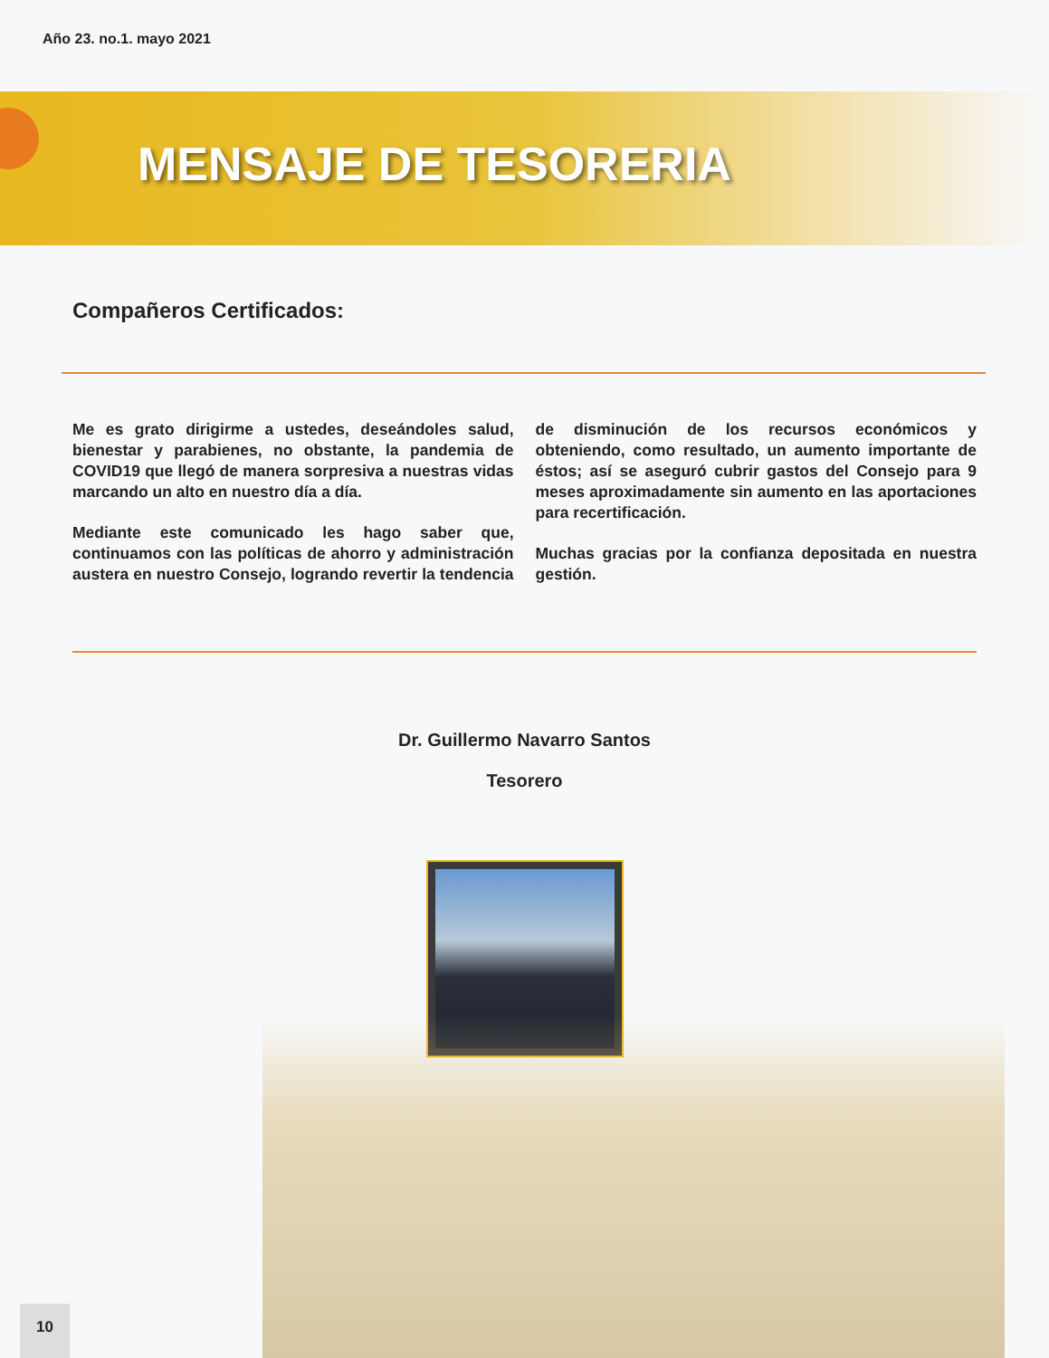Año 23. no.1. mayo 2021
MENSAJE DE TESORERIA
Compañeros Certificados:
Me es grato dirigirme a ustedes, deseándoles salud, bienestar y parabienes, no obstante, la pandemia de COVID19 que llegó de manera sorpresiva a nuestras vidas marcando un alto en nuestro día a día.
Mediante este comunicado les hago saber que, continuamos con las políticas de ahorro y administración austera en nuestro Consejo, logrando revertir la tendencia de disminución de los recursos económicos y obteniendo, como resultado, un aumento importante de éstos; así se aseguró cubrir gastos del Consejo para 9 meses aproximadamente sin aumento en las aportaciones para recertificación.
Muchas gracias por la confianza depositada en nuestra gestión.
Dr. Guillermo Navarro Santos
Tesorero
10